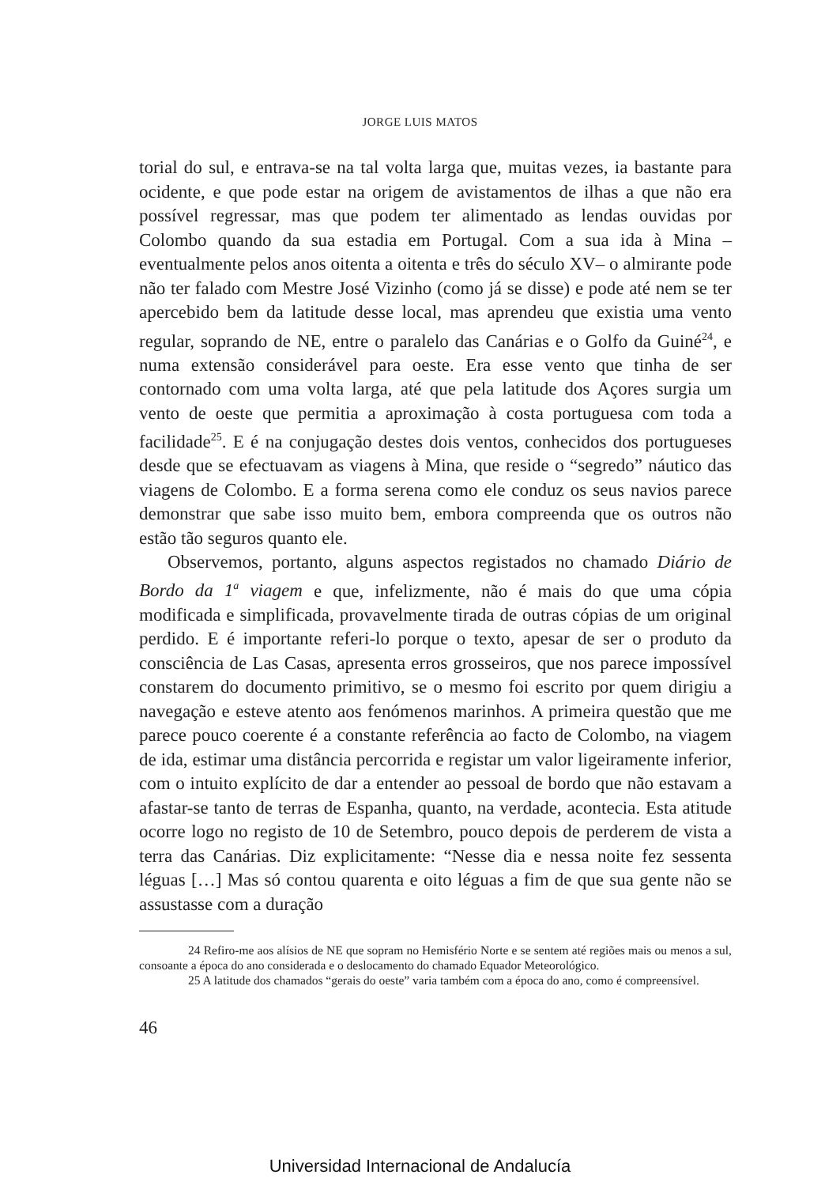JORGE LUIS MATOS
torial do sul, e entrava-se na tal volta larga que, muitas vezes, ia bastante para ocidente, e que pode estar na origem de avistamentos de ilhas a que não era possível regressar, mas que podem ter alimentado as lendas ouvidas por Colombo quando da sua estadia em Portugal. Com a sua ida à Mina –eventualmente pelos anos oitenta a oitenta e três do século XV– o almirante pode não ter falado com Mestre José Vizinho (como já se disse) e pode até nem se ter apercebido bem da latitude desse local, mas aprendeu que existia uma vento regular, soprando de NE, entre o paralelo das Canárias e o Golfo da Guiné<sup>24</sup>, e numa extensão considerável para oeste. Era esse vento que tinha de ser contornado com uma volta larga, até que pela latitude dos Açores surgia um vento de oeste que permitia a aproximação à costa portuguesa com toda a facilidade<sup>25</sup>. E é na conjugação destes dois ventos, conhecidos dos portugueses desde que se efectuavam as viagens à Mina, que reside o “segredo” náutico das viagens de Colombo. E a forma serena como ele conduz os seus navios parece demonstrar que sabe isso muito bem, embora compreenda que os outros não estão tão seguros quanto ele.
Observemos, portanto, alguns aspectos registados no chamado Diário de Bordo da 1<sup>a</sup> viagem e que, infelizmente, não é mais do que uma cópia modificada e simplificada, provavelmente tirada de outras cópias de um original perdido. E é importante referi-lo porque o texto, apesar de ser o produto da consciência de Las Casas, apresenta erros grosseiros, que nos parece impossível constarem do documento primitivo, se o mesmo foi escrito por quem dirigiu a navegação e esteve atento aos fenómenos marinhos. A primeira questão que me parece pouco coerente é a constante referência ao facto de Colombo, na viagem de ida, estimar uma distância percorrida e registar um valor ligeiramente inferior, com o intuito explícito de dar a entender ao pessoal de bordo que não estavam a afastar-se tanto de terras de Espanha, quanto, na verdade, acontecia. Esta atitude ocorre logo no registo de 10 de Setembro, pouco depois de perderem de vista a terra das Canárias. Diz explicitamente: “Nesse dia e nessa noite fez sessenta léguas […] Mas só contou quarenta e oito léguas a fim de que sua gente não se assustasse com a duração
24 Refiro-me aos alísios de NE que sopram no Hemisfério Norte e se sentem até regiões mais ou menos a sul, consoante a época do ano considerada e o deslocamento do chamado Equador Meteorológico.
25 A latitude dos chamados “gerais do oeste” varia também com a época do ano, como é compreensível.
46
Universidad Internacional de Andalucía